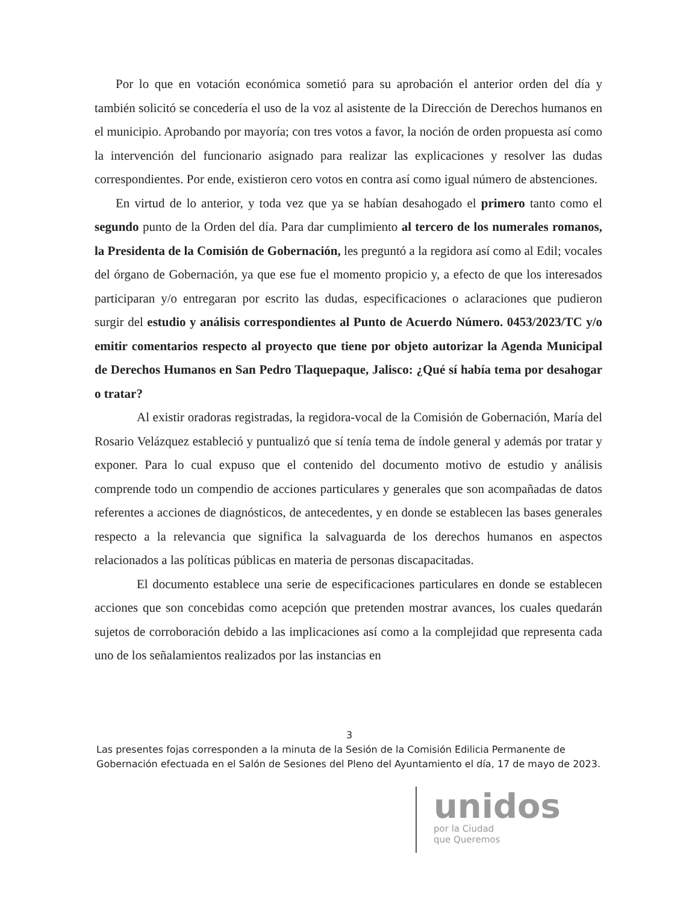Por lo que en votación económica sometió para su aprobación el anterior orden del día y también solicitó se concedería el uso de la voz al asistente de la Dirección de Derechos humanos en el municipio. Aprobando por mayoría; con tres votos a favor, la noción de orden propuesta así como la intervención del funcionario asignado para realizar las explicaciones y resolver las dudas correspondientes. Por ende, existieron cero votos en contra así como igual número de abstenciones.
En virtud de lo anterior, y toda vez que ya se habían desahogado el primero tanto como el segundo punto de la Orden del día. Para dar cumplimiento al tercero de los numerales romanos, la Presidenta de la Comisión de Gobernación, les preguntó a la regidora así como al Edil; vocales del órgano de Gobernación, ya que ese fue el momento propicio y, a efecto de que los interesados participaran y/o entregaran por escrito las dudas, especificaciones o aclaraciones que pudieron surgir del estudio y análisis correspondientes al Punto de Acuerdo Número. 0453/2023/TC y/o emitir comentarios respecto al proyecto que tiene por objeto autorizar la Agenda Municipal de Derechos Humanos en San Pedro Tlaquepaque, Jalisco: ¿Qué sí había tema por desahogar o tratar?
Al existir oradoras registradas, la regidora-vocal de la Comisión de Gobernación, María del Rosario Velázquez estableció y puntualizó que sí tenía tema de índole general y además por tratar y exponer. Para lo cual expuso que el contenido del documento motivo de estudio y análisis comprende todo un compendio de acciones particulares y generales que son acompañadas de datos referentes a acciones de diagnósticos, de antecedentes, y en donde se establecen las bases generales respecto a la relevancia que significa la salvaguarda de los derechos humanos en aspectos relacionados a las políticas públicas en materia de personas discapacitadas.
El documento establece una serie de especificaciones particulares en donde se establecen acciones que son concebidas como acepción que pretenden mostrar avances, los cuales quedarán sujetos de corroboración debido a las implicaciones así como a la complejidad que representa cada uno de los señalamientos realizados por las instancias en
3
Las presentes fojas corresponden a la minuta de la Sesión de la Comisión Edilicia Permanente de Gobernación efectuada en el Salón de Sesiones del Pleno del Ayuntamiento el día, 17 de mayo de 2023.
unidos
por la Ciudad
que Queremos